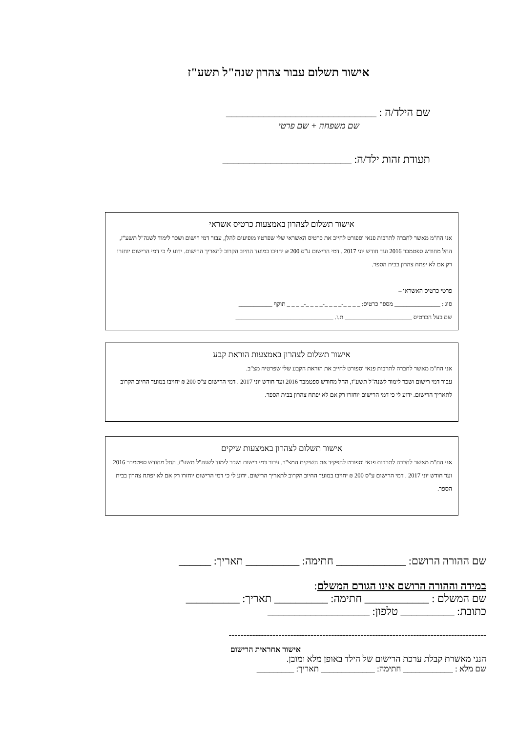אישור תשלום עבור צהרון שנה"ל תשע"ז
שם הילד/ה : ____________________________
שם משפחה + שם פרטי
תעודת זהות ילד/ה: ________________________
אישור תשלום לצהרון באמצעות כרטיס אשראי
אני הח"מ מאשר לחברה לתרבות פנאי וספורט לחייב את כרטיס האשראי שלי שפרטיו מופיעים להלן, עבור דמי רישום ושכר לימוד לשנה"ל תשע"ז, החל מחודש ספטמבר 2016 ועד חודש יוני 2017 . דמי הרישום ע"ס 200 ₪ יחויבו במועד החיוב הקרוב לתאריך הרישום. ידוע לי כי דמי הרישום יוחזרו רק אם לא יפתח צהרון בבית הספר.
פרטי כרטיס האשראי –
סוג : _______________ מספר כרטיס: _ _ _ _-_ _ _ _-_ _ _ _-_ _ _ _ תוקף ___________
שם בעל הכרטיס ______________________ ת.ז. ________________________________
אישור תשלום לצהרון באמצעות הוראת קבע
אני הח"מ מאשר לחברה לתרבות פנאי וספורט לחייב את הוראת הקבע שלי שפרטיה מצ"ב.
עבור דמי רישום ושכר לימוד לשנה"ל תשע"ז, החל מחודש ספטמבר 2016 ועד חודש יוני 2017 . דמי הרישום ע"ס 200 ₪ יחויבו במועד החיוב הקרוב לתאריך הרישום. ידוע לי כי דמי הרישום יוחזרו רק אם לא יפתח צהרון בבית הספר.
אישור תשלום לצהרון באמצעות שיקים
אני הח"מ מאשר לחברה לתרבות פנאי וספורט להפקיד את השיקים המצ"ב, עבור דמי רישום ושכר לימוד לשנה"ל תשע"ז, החל מחודש ספטמבר 2016 ועד חודש יוני 2017 . דמי הרישום ע"ס 200 ₪ יחויבו במועד החיוב הקרוב לתאריך הרישום. ידוע לי כי דמי הרישום יוחזרו רק אם לא יפתח צהרון בבית הספר.
שם ההורה הרושם: _____________ חתימה: __________ תאריך: ______
במידה וההורה הרושם אינו הגורם המשלם:
שם המשלם : ____________ חתימה: __________ תאריך: __________
כתובת: __________ טלפון: ___________________
----------------------------------------------------------------------------------------
אישור אחראית הרישום
הנני מאשרת קבלת ערכת הרישום של הילד באופן מלא ומובן.
שם מלא : ____________ חתימה: _____________ תאריך: _________